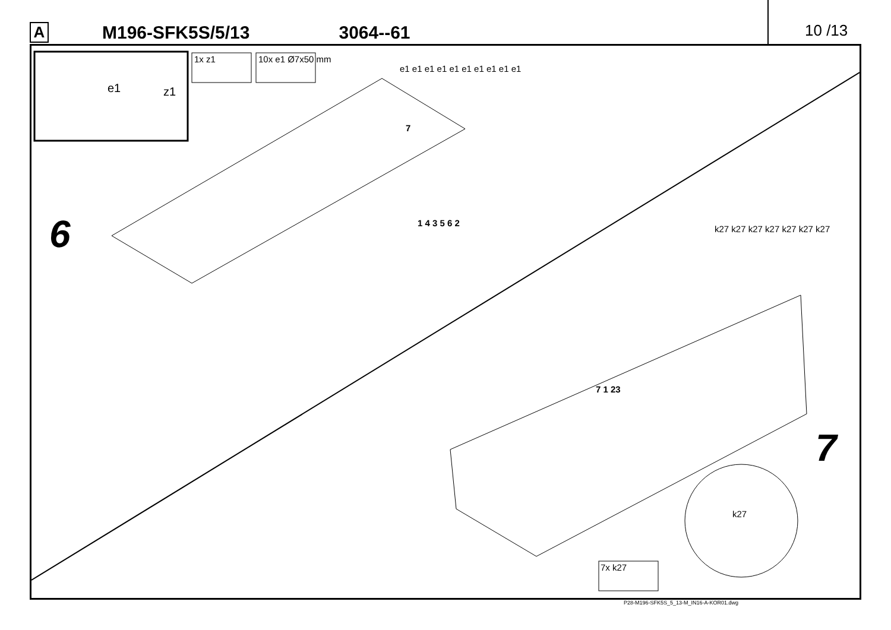A
M196-SFK5S/5/13
3064--61
10 /13
e1 z1
1x z1 10x e1 Ø7x50 mm
6
7
e1 e1 e1 e1 e1 e1 e1 e1 e1 e1
7
1 4 3 5 6 2
k27 k27 k27 k27 k27 k27 k27
7 1 23
k27
7x k27
P28-M196-SFK5S_5_13-M_IN16-A-KOR01.dwg